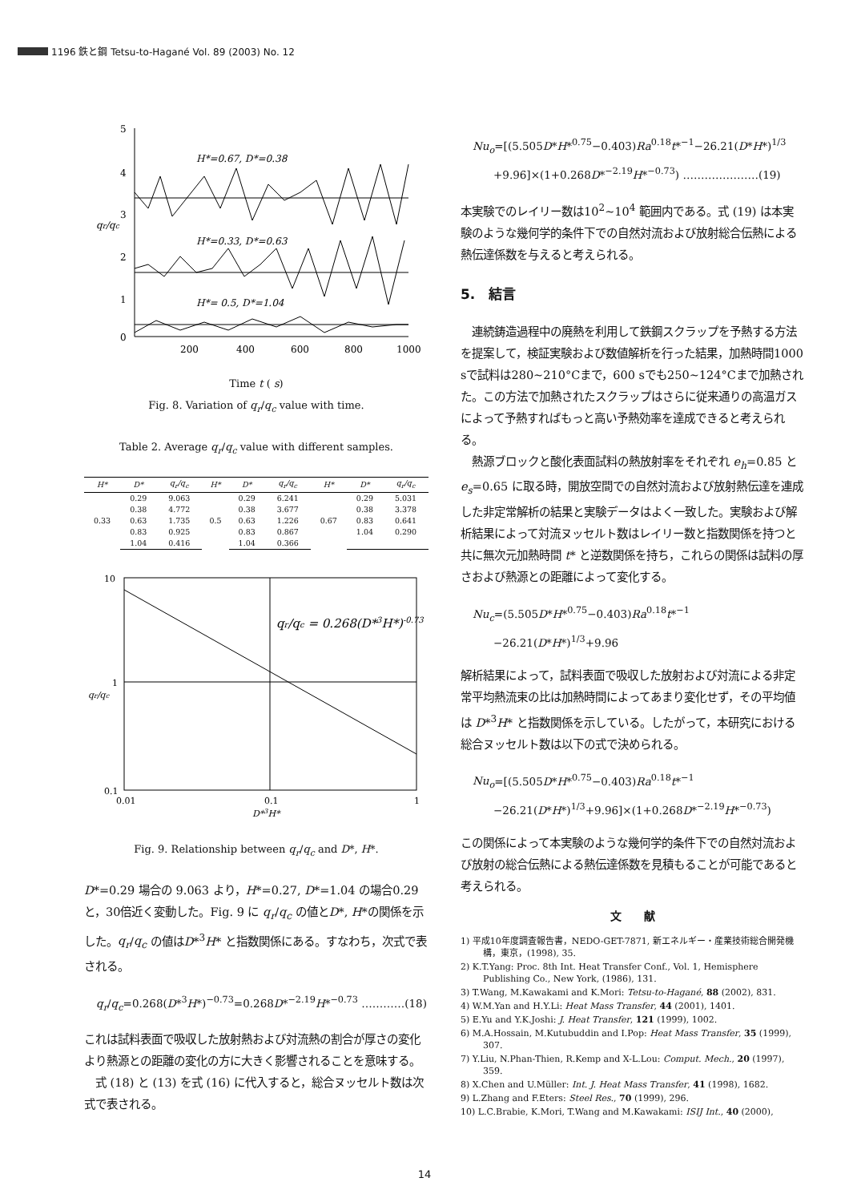1196 鉄と鋼 Tetsu-to-Hagané Vol. 89 (2003) No. 12
5
4
3
2
1
0
qr/qc
H*=0.67, D*=0.38
H*=0.33, D*=0.63
H*= 0.5, D*=1.04
200
400
600
800
1000
Time t ( s)
Fig. 8. Variation of q<sub>r</sub>/q<sub>c</sub> value with time.
Table 2. Average q<sub>r</sub>/q<sub>c</sub> value with different samples.
| H* | D* | q<sub>r</sub>/q<sub>c</sub> | H* | D* | q<sub>r</sub>/q<sub>c</sub> | H* | D* | q<sub>r</sub>/q<sub>c</sub> |
| --- | --- | --- | --- | --- | --- | --- | --- | --- |
| 0.33 | 0.29 | 9.063 | 0.5 | 0.29 | 6.241 | 0.67 | 0.29 | 5.031 |
| | 0.38 | 4.772 | | 0.38 | 3.677 | | 0.38 | 3.378 |
| | 0.63 | 1.735 | | 0.63 | 1.226 | | 0.83 | 0.641 |
| | 0.83 | 0.925 | | 0.83 | 0.867 | | 1.04 | 0.290 |
| | 1.04 | 0.416 | | 1.04 | 0.366 | | | |
10
1
0.1
0.01
0.1
1
D*3H*
qr/qc = 0.268(D*3H*)-0.73
qr/qc
Fig. 9. Relationship between q<sub>r</sub>/q<sub>c</sub> and D*, H*.
D*=0.29 場合の 9.063 より，H*=0.27, D*=1.04 の場合0.29と，30倍近く変動した。Fig. 9 に q<sub>r</sub>/q<sub>c</sub> の値とD*, H*の関係を示した。q<sub>r</sub>/q<sub>c</sub> の値はD*<sup>3</sup>H* と指数関係にある。すなわち，次式で表される。
q<sub>r</sub>/q<sub>c</sub>=0.268(D*<sup>3</sup>H*)<sup>−0.73</sup>=0.268D*<sup>−2.19</sup>H*<sup>−0.73</sup> …………(18)
これは試料表面で吸収した放射熱および対流熱の割合が厚さの変化より熱源との距離の変化の方に大きく影響されることを意味する。
　式 (18) と (13) を式 (16) に代入すると，総合ヌッセルト数は次式で表される。
Nu<sub>o</sub>=[(5.505D*H*<sup>0.75</sup>−0.403)Ra<sup>0.18</sup>t*<sup>−1</sup>−26.21(D*H*)<sup>1/3</sup>
　　+9.96]×(1+0.268D*<sup>−2.19</sup>H*<sup>−0.73</sup>) …………………(19)
本実験でのレイリー数は10<sup>2</sup>~10<sup>4</sup> 範囲内である。式 (19) は本実験のような幾何学的条件下での自然対流および放射総合伝熱による熱伝達係数を与えると考えられる。
5.　結言
　連続鋳造過程中の廃熱を利用して鉄鋼スクラップを予熱する方法を提案して，検証実験および数値解析を行った結果，加熱時間1000 sで試料は280~210°Cまで，600 sでも250~124°Cまで加熱された。この方法で加熱されたスクラップはさらに従来通りの高温ガスによって予熱すればもっと高い予熱効率を達成できると考えられる。
　熱源ブロックと酸化表面試料の熱放射率をそれぞれ e<sub>h</sub>=0.85 と e<sub>s</sub>=0.65 に取る時，開放空間での自然対流および放射熱伝達を連成した非定常解析の結果と実験データはよく一致した。実験および解析結果によって対流ヌッセルト数はレイリー数と指数関係を持つと共に無次元加熱時間 t* と逆数関係を持ち，これらの関係は試料の厚さおよび熱源との距離によって変化する。
Nu<sub>c</sub>=(5.505D*H*<sup>0.75</sup>−0.403)Ra<sup>0.18</sup>t*<sup>−1</sup>
　　−26.21(D*H*)<sup>1/3</sup>+9.96
解析結果によって，試料表面で吸収した放射および対流による非定常平均熱流束の比は加熱時間によってあまり変化せず，その平均値は D*<sup>3</sup>H* と指数関係を示している。したがって，本研究における総合ヌッセルト数は以下の式で決められる。
Nu<sub>o</sub>=[(5.505D*H*<sup>0.75</sup>−0.403)Ra<sup>0.18</sup>t*<sup>−1</sup>
　　−26.21(D*H*)<sup>1/3</sup>+9.96]×(1+0.268D*<sup>−2.19</sup>H*<sup>−0.73</sup>)
この関係によって本実験のような幾何学的条件下での自然対流および放射の総合伝熱による熱伝達係数を見積もることが可能であると考えられる。
文　　献
1) 平成10年度調査報告書，NEDO-GET-7871, 新エネルギー・産業技術総合開発機構，東京，(1998), 35.
2) K.T.Yang: Proc. 8th Int. Heat Transfer Conf., Vol. 1, Hemisphere Publishing Co., New York, (1986), 131.
3) T.Wang, M.Kawakami and K.Mori: Tetsu-to-Hagané, 88 (2002), 831.
4) W.M.Yan and H.Y.Li: Heat Mass Transfer, 44 (2001), 1401.
5) E.Yu and Y.K.Joshi: J. Heat Transfer, 121 (1999), 1002.
6) M.A.Hossain, M.Kutubuddin and I.Pop: Heat Mass Transfer, 35 (1999), 307.
7) Y.Liu, N.Phan-Thien, R.Kemp and X-L.Lou: Comput. Mech., 20 (1997), 359.
8) X.Chen and U.Müller: Int. J. Heat Mass Transfer, 41 (1998), 1682.
9) L.Zhang and F.Eters: Steel Res., 70 (1999), 296.
10) L.C.Brabie, K.Mori, T.Wang and M.Kawakami: ISIJ Int., 40 (2000),
14